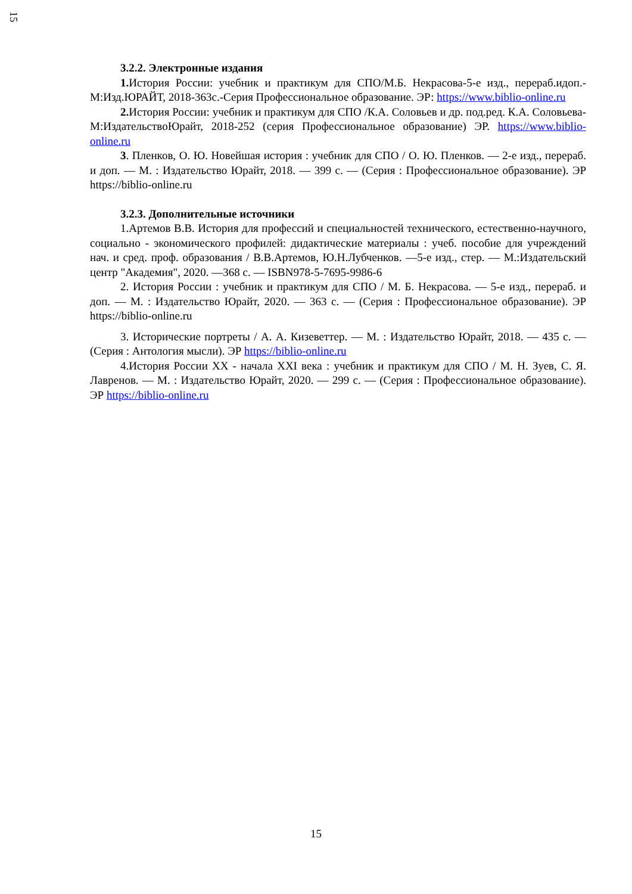15
3.2.2. Электронные издания
1. История России: учебник и практикум для СПО/М.Б. Некрасова-5-е изд., перераб.идоп.-М:Изд.ЮРАЙТ, 2018-363с.-Серия Профессиональное образование. ЭР: https://www.biblio-online.ru
2. История России: учебник и практикум для СПО /К.А. Соловьев и др. под.ред. К.А. Соловьева-М:ИздательствоЮрайт, 2018-252 (серия Профессиональное образование) ЭР. https://www.biblio-online.ru
3. Пленков, О. Ю. Новейшая история : учебник для СПО / О. Ю. Пленков. — 2-е изд., перераб. и доп. — М. : Издательство Юрайт, 2018. — 399 с. — (Серия : Профессиональное образование). ЭР https://biblio-online.ru
3.2.3. Дополнительные источники
1.Артемов В.В. История для профессий и специальностей технического, естественно-научного, социально - экономического профилей: дидактические материалы : учеб. пособие для учреждений нач. и сред. проф. образования / В.В.Артемов, Ю.Н.Лубченков. —5-е изд., стер. — М.:Издательский центр "Академия", 2020. —368 с. — ISBN978-5-7695-9986-6
2. История России : учебник и практикум для СПО / М. Б. Некрасова. — 5-е изд., перераб. и доп. — М. : Издательство Юрайт, 2020. — 363 с. — (Серия : Профессиональное образование). ЭР https://biblio-online.ru
3. Исторические портреты / А. А. Кизеветтер. — М. : Издательство Юрайт, 2018. — 435 с. — (Серия : Антология мысли). ЭР https://biblio-online.ru
4.История России XX - начала XXI века : учебник и практикум для СПО / М. Н. Зуев, С. Я. Лавренов. — М. : Издательство Юрайт, 2020. — 299 с. — (Серия : Профессиональное образование). ЭР https://biblio-online.ru
15